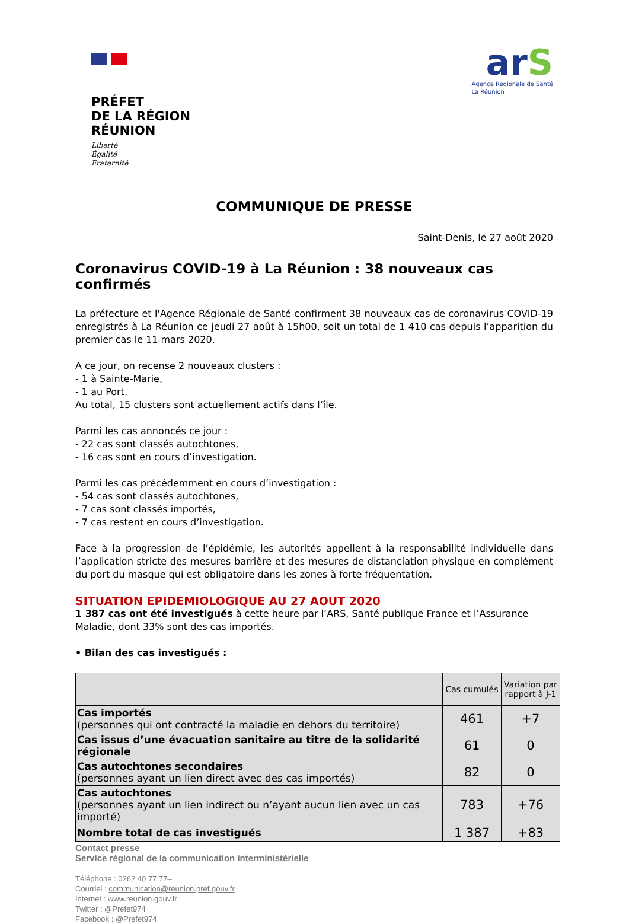PRÉFET
DE LA RÉGION
RÉUNION
Liberté
Égalité
Fraternité
arS
Agence Régionale de Santé
La Réunion
COMMUNIQUE DE PRESSE
Saint-Denis, le 27 août 2020
Coronavirus COVID-19 à La Réunion : 38 nouveaux cas confirmés
La préfecture et l'Agence Régionale de Santé confirment 38 nouveaux cas de coronavirus COVID-19 enregistrés à La Réunion ce jeudi 27 août à 15h00, soit un total de 1 410 cas depuis l’apparition du premier cas le 11 mars 2020.
A ce jour, on recense 2 nouveaux clusters :
- 1 à Sainte-Marie,
- 1 au Port.
Au total, 15 clusters sont actuellement actifs dans l’île.
Parmi les cas annoncés ce jour :
- 22 cas sont classés autochtones,
- 16 cas sont en cours d’investigation.
Parmi les cas précédemment en cours d’investigation :
- 54 cas sont classés autochtones,
- 7 cas sont classés importés,
- 7 cas restent en cours d’investigation.
Face à la progression de l’épidémie, les autorités appellent à la responsabilité individuelle dans l’application stricte des mesures barrière et des mesures de distanciation physique en complément du port du masque qui est obligatoire dans les zones à forte fréquentation.
SITUATION EPIDEMIOLOGIQUE AU 27 AOUT 2020
1 387 cas ont été investigués à cette heure par l’ARS, Santé publique France et l’Assurance Maladie, dont 33% sont des cas importés.
• Bilan des cas investigués :
| | Cas cumulés | Variation par rapport à J-1 |
| --- | --- | --- |
| Cas importés (personnes qui ont contracté la maladie en dehors du territoire) | 461 | +7 |
| Cas issus d’une évacuation sanitaire au titre de la solidarité régionale | 61 | 0 |
| Cas autochtones secondaires (personnes ayant un lien direct avec des cas importés) | 82 | 0 |
| Cas autochtones (personnes ayant un lien indirect ou n’ayant aucun lien avec un cas importé) | 783 | +76 |
| Nombre total de cas investigués | 1 387 | +83 |
Contact presse
Service régional de la communication interministérielle
Téléphone : 0262 40 77 77–
Courriel : communication@reunion.pref.gouv.fr
Internet : www.reunion.gouv.fr
Twitter : @Prefet974
Facebook : @Prefet974